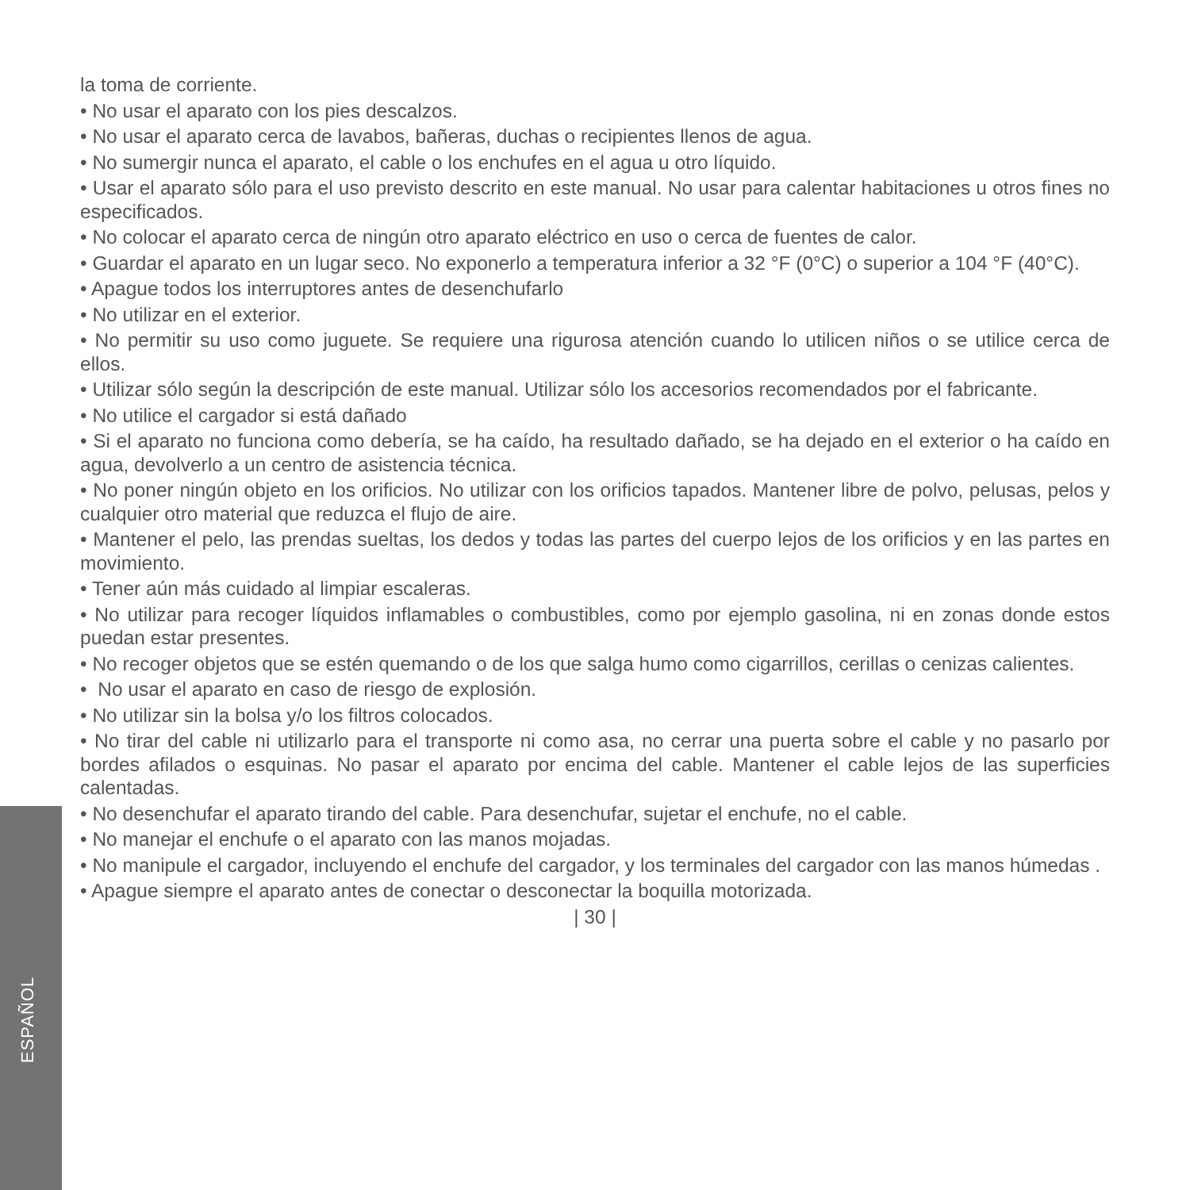la toma de corriente.
• No usar el aparato con los pies descalzos.
• No usar el aparato cerca de lavabos, bañeras, duchas o recipientes llenos de agua.
• No sumergir nunca el aparato, el cable o los enchufes en el agua u otro líquido.
• Usar el aparato sólo para el uso previsto descrito en este manual. No usar para calentar habitaciones u otros fines no especificados.
• No colocar el aparato cerca de ningún otro aparato eléctrico en uso o cerca de fuentes de calor.
• Guardar el aparato en un lugar seco. No exponerlo a temperatura inferior a 32 °F (0°C) o superior a 104 °F (40°C).
• Apague todos los interruptores antes de desenchufarlo
• No utilizar en el exterior.
• No permitir su uso como juguete. Se requiere una rigurosa atención cuando lo utilicen niños o se utilice cerca de ellos.
• Utilizar sólo según la descripción de este manual. Utilizar sólo los accesorios recomendados por el fabricante.
• No utilice el cargador si está dañado
• Si el aparato no funciona como debería, se ha caído, ha resultado dañado, se ha dejado en el exterior o ha caído en agua, devolverlo a un centro de asistencia técnica.
• No poner ningún objeto en los orificios. No utilizar con los orificios tapados. Mantener libre de polvo, pelusas, pelos y cualquier otro material que reduzca el flujo de aire.
• Mantener el pelo, las prendas sueltas, los dedos y todas las partes del cuerpo lejos de los orificios y en las partes en movimiento.
• Tener aún más cuidado al limpiar escaleras.
• No utilizar para recoger líquidos inflamables o combustibles, como por ejemplo gasolina, ni en zonas donde estos puedan estar presentes.
• No recoger objetos que se estén quemando o de los que salga humo como cigarrillos, cerillas o cenizas calientes.
• No usar el aparato en caso de riesgo de explosión.
• No utilizar sin la bolsa y/o los filtros colocados.
• No tirar del cable ni utilizarlo para el transporte ni como asa, no cerrar una puerta sobre el cable y no pasarlo por bordes afilados o esquinas. No pasar el aparato por encima del cable. Mantener el cable lejos de las superficies calentadas.
• No desenchufar el aparato tirando del cable. Para desenchufar, sujetar el enchufe, no el cable.
• No manejar el enchufe o el aparato con las manos mojadas.
• No manipule el cargador, incluyendo el enchufe del cargador, y los terminales del cargador con las manos húmedas .
• Apague siempre el aparato antes de conectar o desconectar la boquilla motorizada.
| 30 |
ESPAÑOL